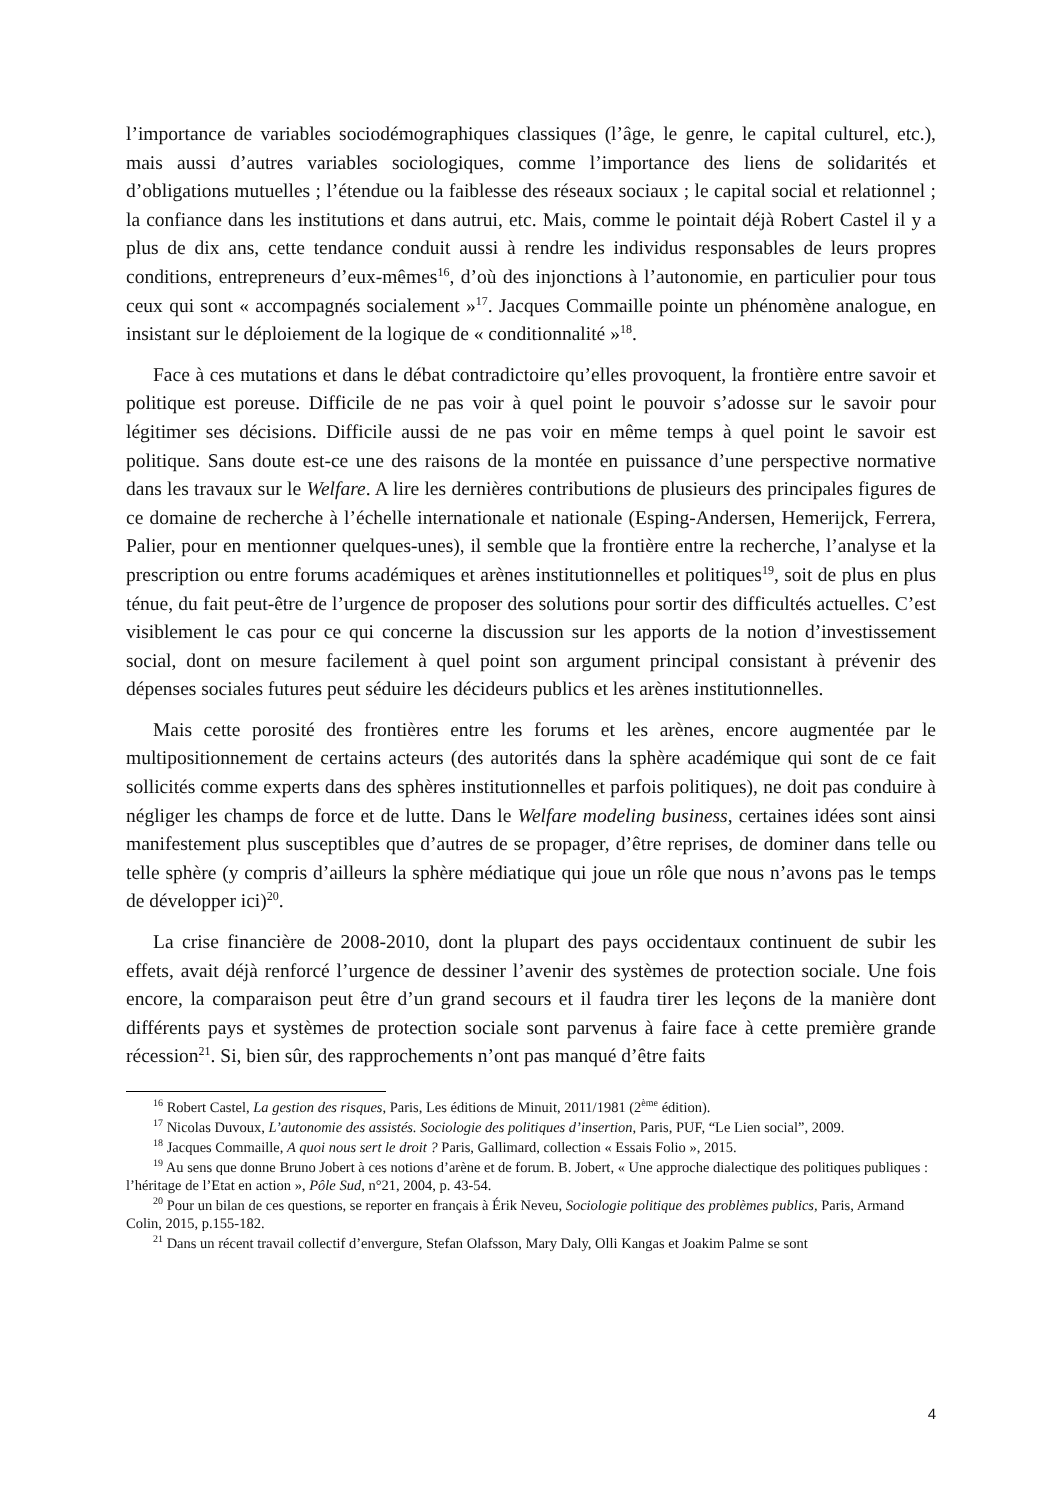l’importance de variables sociodémographiques classiques (l’âge, le genre, le capital culturel, etc.), mais aussi d’autres variables sociologiques, comme l’importance des liens de solidarités et d’obligations mutuelles ; l’étendue ou la faiblesse des réseaux sociaux ; le capital social et relationnel ; la confiance dans les institutions et dans autrui, etc. Mais, comme le pointait déjà Robert Castel il y a plus de dix ans, cette tendance conduit aussi à rendre les individus responsables de leurs propres conditions, entrepreneurs d’eux-mêmes<sup>16</sup>, d’où des injonctions à l’autonomie, en particulier pour tous ceux qui sont « accompagnés socialement »<sup>17</sup>. Jacques Commaille pointe un phénomène analogue, en insistant sur le déploiement de la logique de « conditionnalité »<sup>18</sup>.
Face à ces mutations et dans le débat contradictoire qu’elles provoquent, la frontière entre savoir et politique est poreuse. Difficile de ne pas voir à quel point le pouvoir s’adosse sur le savoir pour légitimer ses décisions. Difficile aussi de ne pas voir en même temps à quel point le savoir est politique. Sans doute est-ce une des raisons de la montée en puissance d’une perspective normative dans les travaux sur le Welfare. A lire les dernières contributions de plusieurs des principales figures de ce domaine de recherche à l’échelle internationale et nationale (Esping-Andersen, Hemerijck, Ferrera, Palier, pour en mentionner quelques-unes), il semble que la frontière entre la recherche, l’analyse et la prescription ou entre forums académiques et arènes institutionnelles et politiques<sup>19</sup>, soit de plus en plus ténue, du fait peut-être de l’urgence de proposer des solutions pour sortir des difficultés actuelles. C’est visiblement le cas pour ce qui concerne la discussion sur les apports de la notion d’investissement social, dont on mesure facilement à quel point son argument principal consistant à prévenir des dépenses sociales futures peut séduire les décideurs publics et les arènes institutionnelles.
Mais cette porosité des frontières entre les forums et les arènes, encore augmentée par le multipositionnement de certains acteurs (des autorités dans la sphère académique qui sont de ce fait sollicités comme experts dans des sphères institutionnelles et parfois politiques), ne doit pas conduire à négliger les champs de force et de lutte. Dans le Welfare modeling business, certaines idées sont ainsi manifestement plus susceptibles que d’autres de se propager, d’être reprises, de dominer dans telle ou telle sphère (y compris d’ailleurs la sphère médiatique qui joue un rôle que nous n’avons pas le temps de développer ici)<sup>20</sup>.
La crise financière de 2008-2010, dont la plupart des pays occidentaux continuent de subir les effets, avait déjà renforcé l’urgence de dessiner l’avenir des systèmes de protection sociale. Une fois encore, la comparaison peut être d’un grand secours et il faudra tirer les leçons de la manière dont différents pays et systèmes de protection sociale sont parvenus à faire face à cette première grande récession<sup>21</sup>. Si, bien sûr, des rapprochements n’ont pas manqué d’être faits
<sup>16</sup> Robert Castel, La gestion des risques, Paris, Les éditions de Minuit, 2011/1981 (2<sup>ème</sup> édition).
<sup>17</sup> Nicolas Duvoux, L’autonomie des assistés. Sociologie des politiques d’insertion, Paris, PUF, “Le Lien social”, 2009.
<sup>18</sup> Jacques Commaille, A quoi nous sert le droit ? Paris, Gallimard, collection « Essais Folio », 2015.
<sup>19</sup> Au sens que donne Bruno Jobert à ces notions d’arène et de forum. B. Jobert, « Une approche dialectique des politiques publiques : l’héritage de l’Etat en action », Pôle Sud, n°21, 2004, p. 43-54.
<sup>20</sup> Pour un bilan de ces questions, se reporter en français à Érik Neveu, Sociologie politique des problèmes publics, Paris, Armand Colin, 2015, p.155-182.
<sup>21</sup> Dans un récent travail collectif d’envergure, Stefan Olafsson, Mary Daly, Olli Kangas et Joakim Palme se sont
4